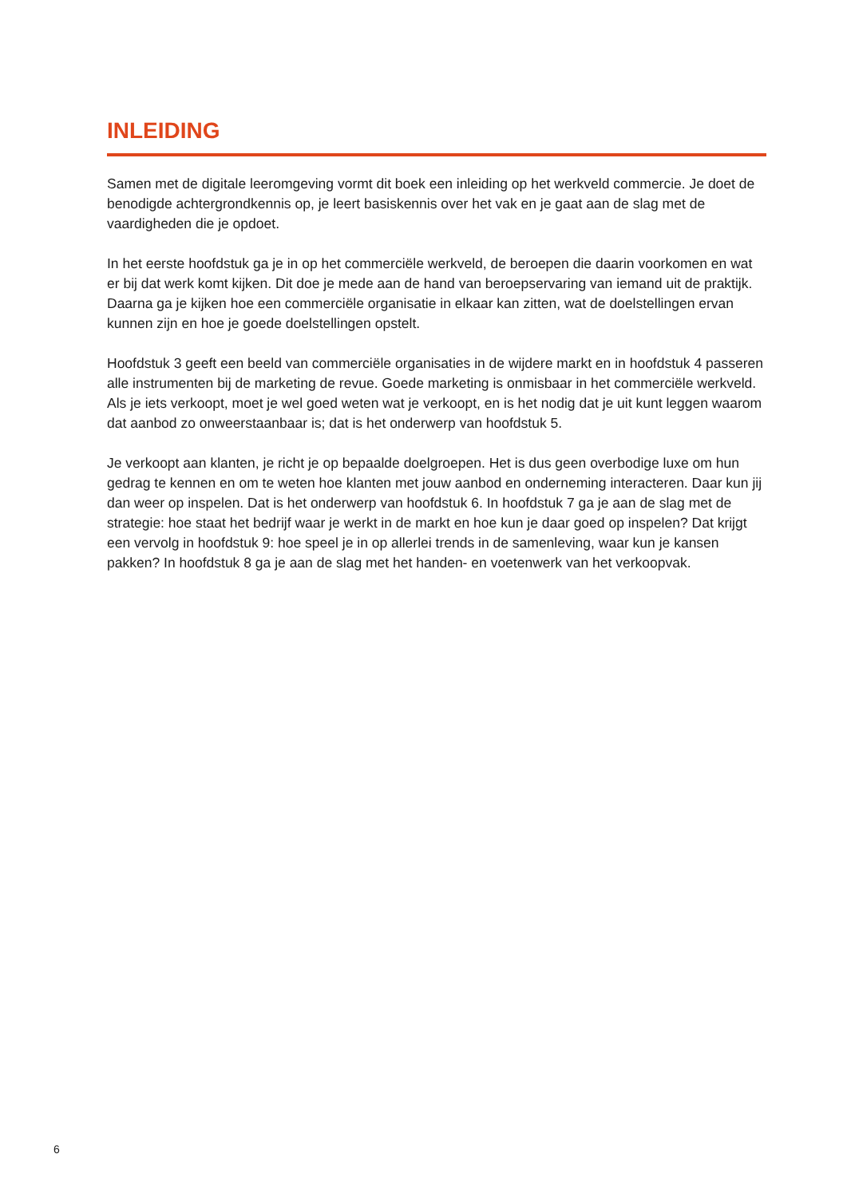INLEIDING
Samen met de digitale leeromgeving vormt dit boek een inleiding op het werkveld commercie. Je doet de benodigde achtergrondkennis op, je leert basiskennis over het vak en je gaat aan de slag met de vaardigheden die je opdoet.
In het eerste hoofdstuk ga je in op het commerciële werkveld, de beroepen die daarin voorkomen en wat er bij dat werk komt kijken. Dit doe je mede aan de hand van beroepservaring van iemand uit de praktijk. Daarna ga je kijken hoe een commerciële organisatie in elkaar kan zitten, wat de doelstellingen ervan kunnen zijn en hoe je goede doelstellingen opstelt.
Hoofdstuk 3 geeft een beeld van commerciële organisaties in de wijdere markt en in hoofdstuk 4 passeren alle instrumenten bij de marketing de revue. Goede marketing is onmisbaar in het commerciële werkveld. Als je iets verkoopt, moet je wel goed weten wat je verkoopt, en is het nodig dat je uit kunt leggen waarom dat aanbod zo onweerstaanbaar is; dat is het onderwerp van hoofdstuk 5.
Je verkoopt aan klanten, je richt je op bepaalde doelgroepen. Het is dus geen overbodige luxe om hun gedrag te kennen en om te weten hoe klanten met jouw aanbod en onderneming interacteren. Daar kun jij dan weer op inspelen. Dat is het onderwerp van hoofdstuk 6. In hoofdstuk 7 ga je aan de slag met de strategie: hoe staat het bedrijf waar je werkt in de markt en hoe kun je daar goed op inspelen? Dat krijgt een vervolg in hoofdstuk 9: hoe speel je in op allerlei trends in de samenleving, waar kun je kansen pakken? In hoofdstuk 8 ga je aan de slag met het handen- en voetenwerk van het verkoopvak.
6